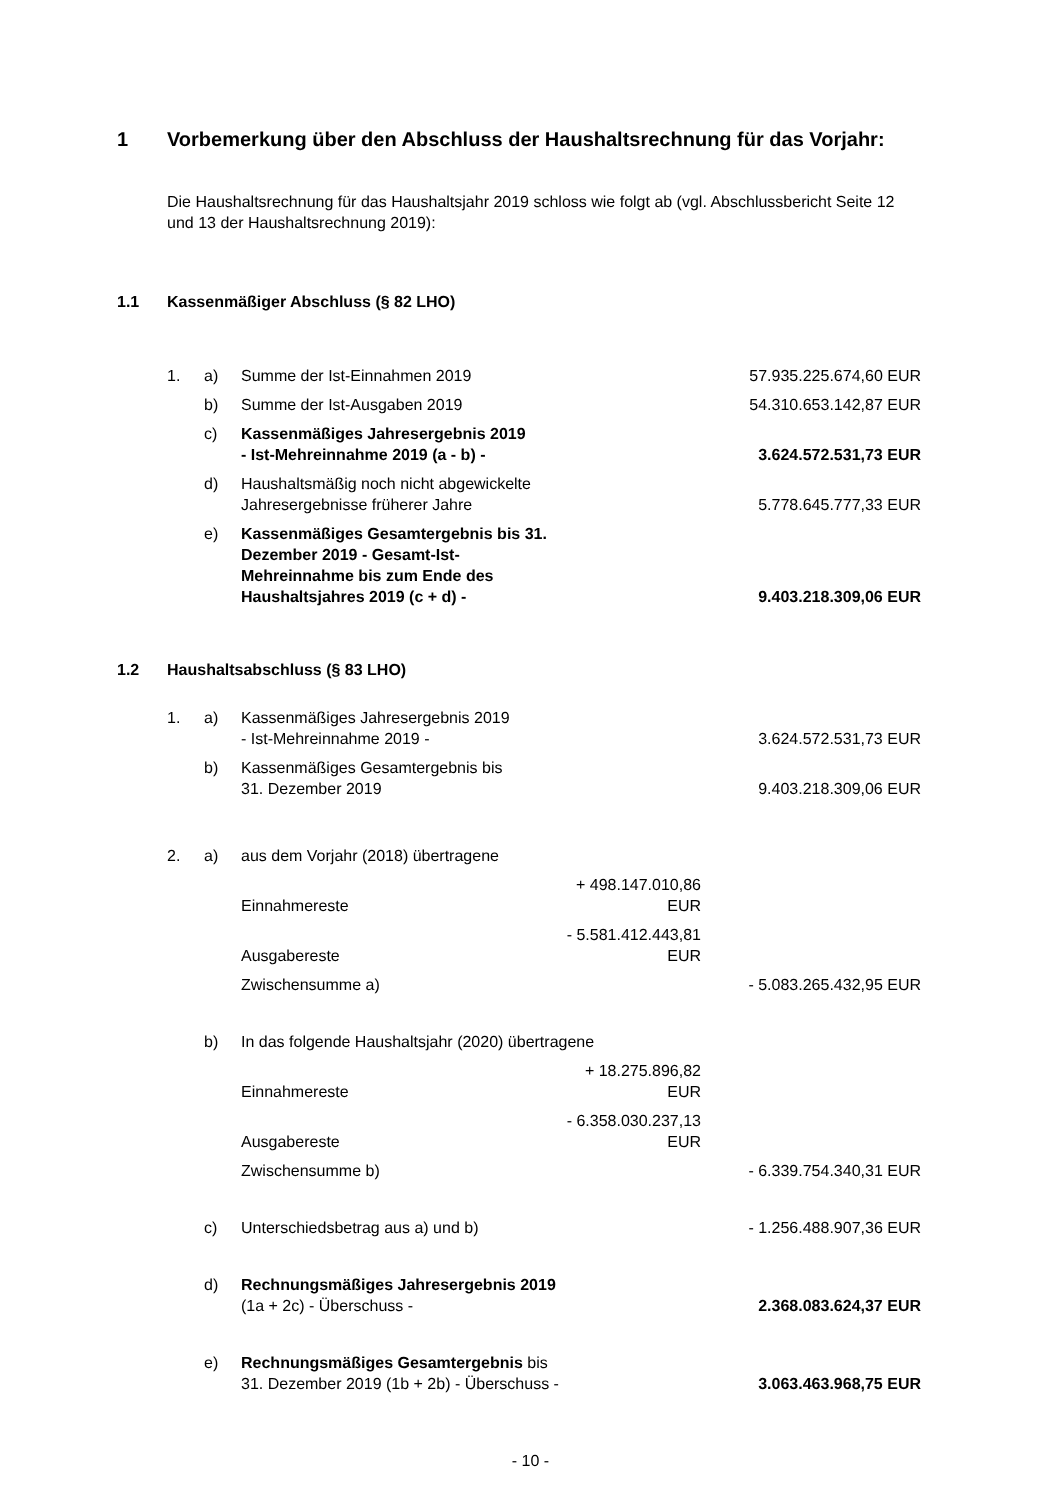1 Vorbemerkung über den Abschluss der Haushaltsrechnung für das Vorjahr:
Die Haushaltsrechnung für das Haushaltsjahr 2019 schloss wie folgt ab (vgl. Abschlussbericht Seite 12 und 13 der Haushaltsrechnung 2019):
1.1 Kassenmäßiger Abschluss (§ 82 LHO)
| 1. | a) | Summe der Ist-Einnahmen 2019 | | 57.935.225.674,60 EUR |
| | b) | Summe der Ist-Ausgaben 2019 | | 54.310.653.142,87 EUR |
| | c) | Kassenmäßiges Jahresergebnis 2019 - Ist-Mehreinnahme 2019 (a - b) - | | 3.624.572.531,73 EUR |
| | d) | Haushaltsmäßig noch nicht abgewickelte Jahresergebnisse früherer Jahre | | 5.778.645.777,33 EUR |
| | e) | Kassenmäßiges Gesamtergebnis bis 31. Dezember 2019 - Gesamt-Ist-Mehreinnahme bis zum Ende des Haushaltsjahres 2019 (c + d) - | | 9.403.218.309,06 EUR |
1.2 Haushaltsabschluss (§ 83 LHO)
| 1. | a) | Kassenmäßiges Jahresergebnis 2019 - Ist-Mehreinnahme 2019 - | | 3.624.572.531,73 EUR |
| | b) | Kassenmäßiges Gesamtergebnis bis 31. Dezember 2019 | | 9.403.218.309,06 EUR |
| 2. | a) | aus dem Vorjahr (2018) übertragene | | |
| | | Einnahmereste | + 498.147.010,86 EUR | |
| | | Ausgabereste | - 5.581.412.443,81 EUR | |
| | | Zwischensumme a) | | - 5.083.265.432,95 EUR |
| | b) | In das folgende Haushaltsjahr (2020) übertragene | | |
| | | Einnahmereste | + 18.275.896,82 EUR | |
| | | Ausgabereste | - 6.358.030.237,13 EUR | |
| | | Zwischensumme b) | | - 6.339.754.340,31 EUR |
| | c) | Unterschiedsbetrag aus a) und b) | | - 1.256.488.907,36 EUR |
| | d) | Rechnungsmäßiges Jahresergebnis 2019 (1a + 2c) - Überschuss - | | 2.368.083.624,37 EUR |
| | e) | Rechnungsmäßiges Gesamtergebnis bis 31. Dezember 2019 (1b + 2b) - Überschuss - | | 3.063.463.968,75 EUR |
- 10 -